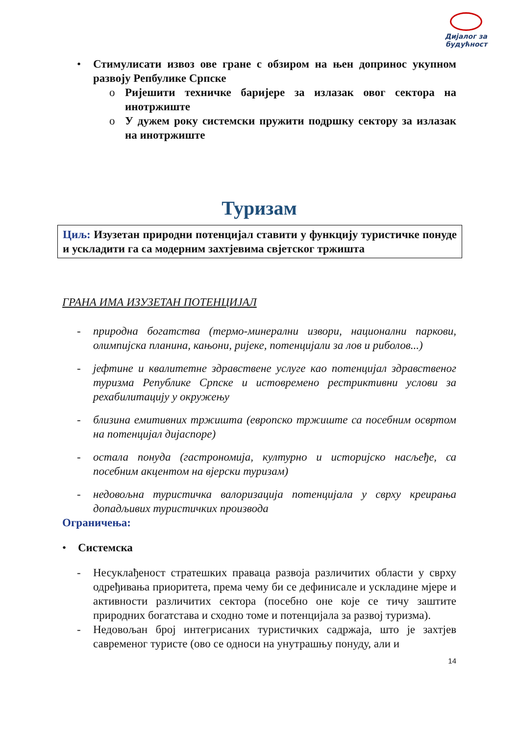Дијалог за
будућност
• Стимулисати извоз ове гране с обзиром на њен допринос укупном развоју Репбулике Српске
o Ријешити техничке баријере за излазак овог сектора на инотржиште
o У дужем року системски пружити подршку сектору за излазак на инотржиште
Туризам
Циљ: Изузетан природни потенцијал ставити у функцију туристичке понуде и ускладити га са модерним захтјевима свјетског тржишта
ГРАНА ИМА ИЗУЗЕТАН ПОТЕНЦИЈАЛ
- природна богатства (термо-минерални извори, национални паркови, олимпијска планина, кањони, ријеке, потенцијали за лов и риболов...)
- јефтине и квалитетне здравствене услуге као потенцијал здравственог туризма Републике Српске и истовремено рестриктивни услови за рехабилитацију у окружењу
- близина емитивних тржишта (европско тржиште са посебним освртом на потенцијал дијаспоре)
- остала понуда (гастрономија, културно и историјско насљеђе, са посебним акцентом на вјерски туризам)
- недовољна туристичка валоризација потенцијала у сврху креирања допадљивих туристичких производа
Ограничења:
• Системска
- Несуклађеност стратешких праваца развоја различитих области у сврху одређивања приоритета, према чему би се дефинисале и ускладине мјере и активности различитих сектора (посебно оне које се тичу заштите природних богатстава и сходно томе и потенцијала за развој туризма).
- Недовољан број интегрисаних туристичких садржаја, што је захтјев савременог туристе (ово се односи на унутрашњу понуду, али и
14